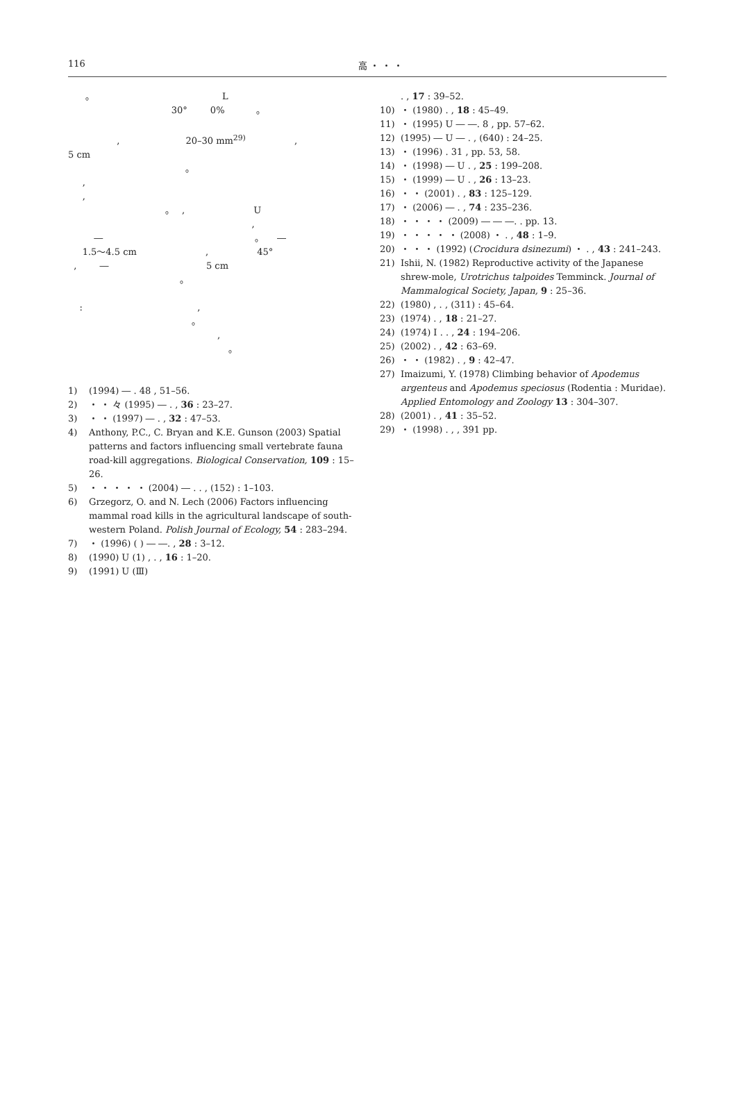116 高 ・ ・ ・
｡ L 30° 0% ｡ , 20–30 mm<sup>29)</sup> , 5 cm ｡ , , ｡ , U , ― ｡ ― 1.5〜4.5 cm , 45° , ― 5 cm ｡ : , ｡ , ｡
1) (1994) ― . 48 , 51–56.
2) ・ ・ 々 (1995) ― . , 36 : 23–27.
3) ・ ・ (1997) ― . , 32 : 47–53.
4) Anthony, P.C., C. Bryan and K.E. Gunson (2003) Spatial patterns and factors influencing small vertebrate fauna road-kill aggregations. Biological Conservation, 109 : 15–26.
5) ・ ・ ・ ・ ・ (2004) ― . . , (152) : 1–103.
6) Grzegorz, O. and N. Lech (2006) Factors influencing mammal road kills in the agricultural landscape of south-western Poland. Polish Journal of Ecology, 54 : 283–294.
7) ・ (1996) ( ) ― ―. , 28 : 3–12.
8) (1990) U (1) , . , 16 : 1–20.
9) (1991) U (Ⅲ)
. , 17 : 39–52.
10) ・ (1980) . , 18 : 45–49.
11) ・ (1995) U ― ―. 8 , pp. 57–62.
12) (1995) ― U ― . , (640) : 24–25.
13) ・ (1996) . 31 , pp. 53, 58.
14) ・ (1998) ― U . , 25 : 199–208.
15) ・ (1999) ― U . , 26 : 13–23.
16) ・ ・ (2001) . , 83 : 125–129.
17) ・ (2006) ― . , 74 : 235–236.
18) ・ ・ ・ ・ (2009) ― ― ―. . pp. 13.
19) ・ ・ ・ ・ ・ (2008) ・ . , 48 : 1–9.
20) ・ ・ ・ (1992) (Crocidura dsinezumi) ・ . , 43 : 241–243.
21) Ishii, N. (1982) Reproductive activity of the Japanese shrew-mole, Urotrichus talpoides Temminck. Journal of Mammalogical Society, Japan, 9 : 25–36.
22) (1980) , . , (311) : 45–64.
23) (1974) . , 18 : 21–27.
24) (1974) I . . , 24 : 194–206.
25) (2002) . , 42 : 63–69.
26) ・ ・ (1982) . , 9 : 42–47.
27) Imaizumi, Y. (1978) Climbing behavior of Apodemus argenteus and Apodemus speciosus (Rodentia : Muridae). Applied Entomology and Zoology 13 : 304–307.
28) (2001) . , 41 : 35–52.
29) ・ (1998) . , , 391 pp.